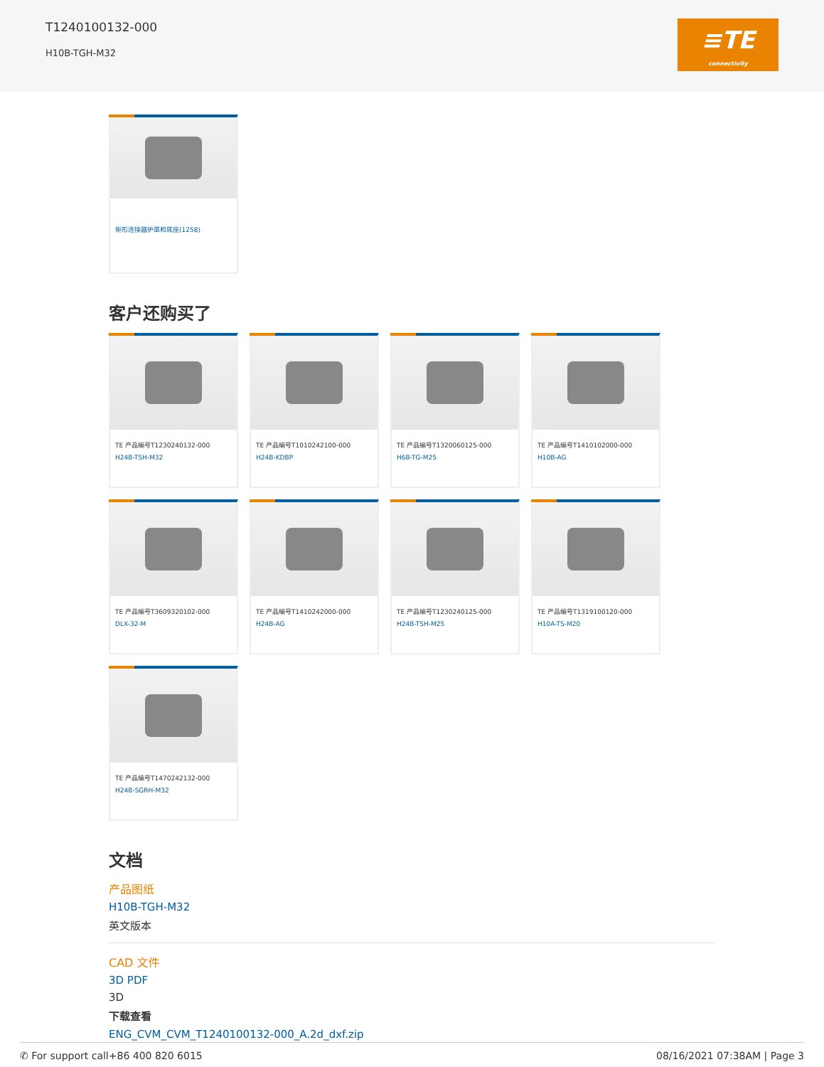T1240100132-000
H10B-TGH-M32
≡TE
connectivity
矩形连接器护罩和底座(1258)
客户还购买了
TE 产品编号T1230240132-000
H24B-TSH-M32
TE 产品编号T1010242100-000
H24B-KDBP
TE 产品编号T1320060125-000
H6B-TG-M25
TE 产品编号T1410102000-000
H10B-AG
TE 产品编号T3609320102-000
DLX-32-M
TE 产品编号T1410242000-000
H24B-AG
TE 产品编号T1230240125-000
H24B-TSH-M25
TE 产品编号T1319100120-000
H10A-TS-M20
TE 产品编号T1470242132-000
H24B-SGRH-M32
文档
产品图纸
H10B-TGH-M32
英文版本
CAD 文件
3D PDF
3D
下载查看
ENG_CVM_CVM_T1240100132-000_A.2d_dxf.zip
✆ For support call+86 400 820 6015 08/16/2021 07:38AM | Page 3